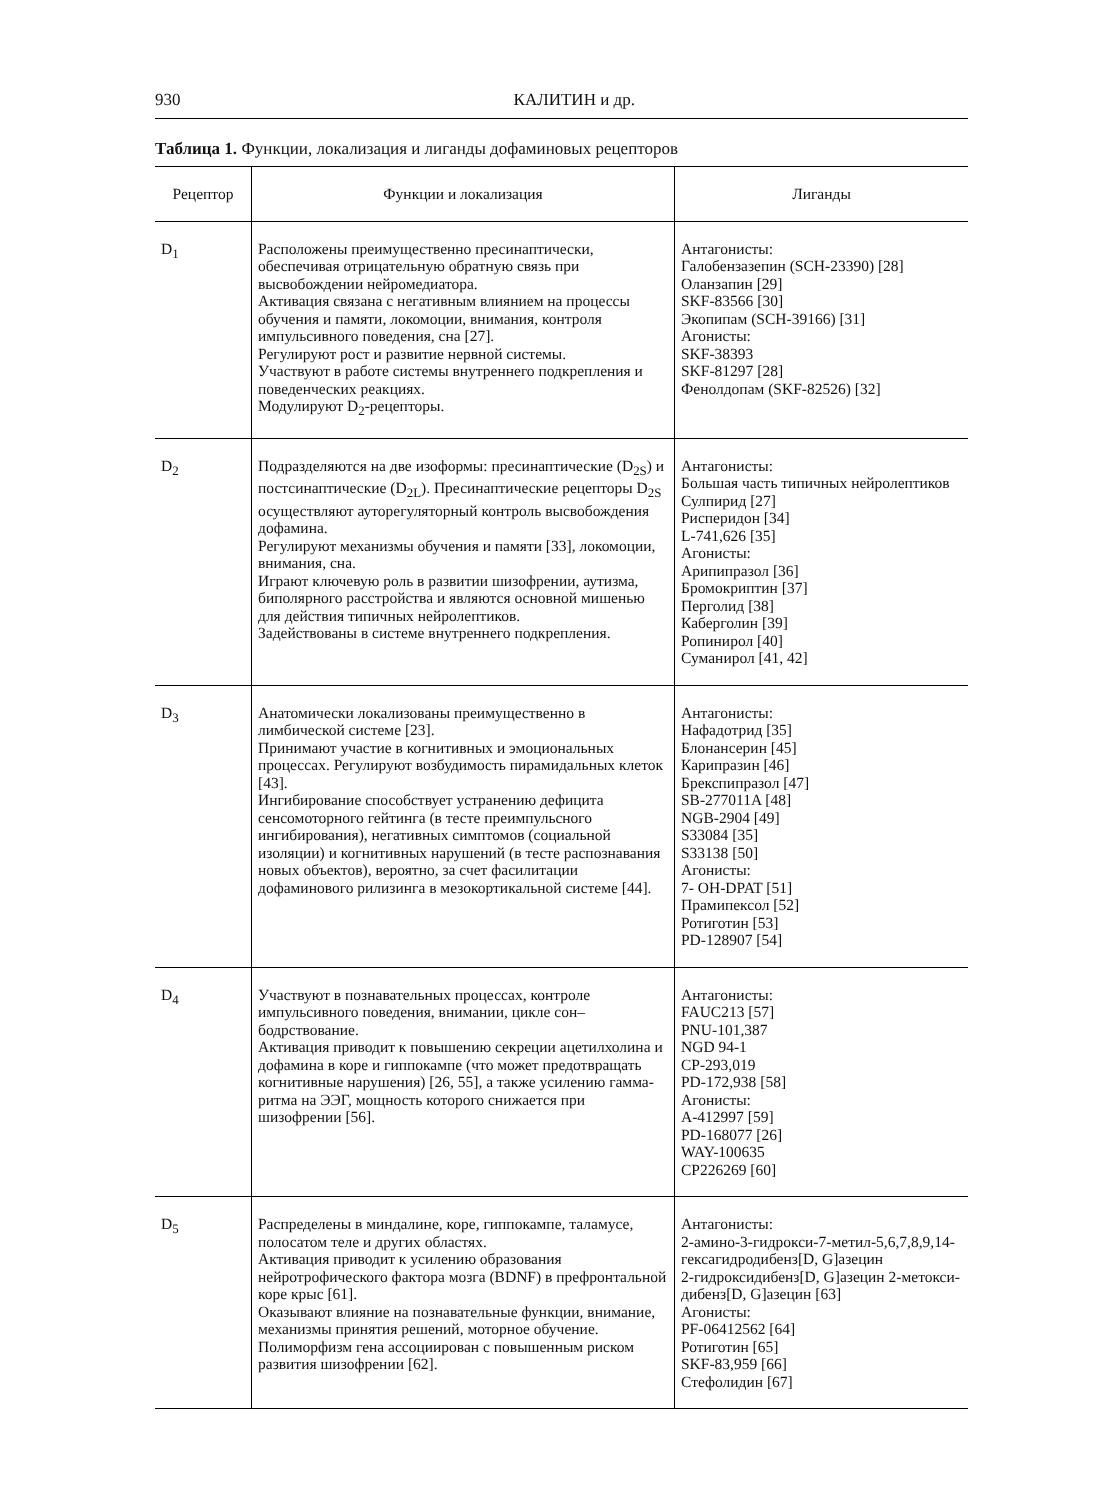930 КАЛИТИН и др.
Таблица 1. Функции, локализация и лиганды дофаминовых рецепторов
| Рецептор | Функции и локализация | Лиганды |
| --- | --- | --- |
| D<sub>1</sub> | Расположены преимущественно пресинаптически, обеспечивая отрицательную обратную связь при высвобождении нейромедиатора. Активация связана с негативным влиянием на процессы обучения и памяти, локомоции, внимания, контроля импульсивного поведения, сна [27]. Регулируют рост и развитие нервной системы. Участвуют в работе системы внутреннего подкрепления и поведенческих реакциях. Модулируют D<sub>2</sub>-рецепторы. | Антагонисты: Галобензазепин (SCH-23390) [28] Оланзапин [29] SKF-83566 [30] Экопипам (SCH-39166) [31] Агонисты: SKF-38393 SKF-81297 [28] Фенолдопам (SKF-82526) [32] |
| D<sub>2</sub> | Подразделяются на две изоформы: пресинаптические (D<sub>2S</sub>) и постсинаптические (D<sub>2L</sub>). Пресинаптические рецепторы D<sub>2S</sub> осуществляют ауторегуляторный контроль высвобождения дофамина. Регулируют механизмы обучения и памяти [33], локомоции, внимания, сна. Играют ключевую роль в развитии шизофрении, аутизма, биполярного расстройства и являются основной мишенью для действия типичных нейролептиков. Задействованы в системе внутреннего подкрепления. | Антагонисты: Большая часть типичных нейролептиков Сулпирид [27] Рисперидон [34] L-741,626 [35] Агонисты: Арипипразол [36] Бромокриптин [37] Перголид [38] Каберголин [39] Ропинирол [40] Суманирол [41, 42] |
| D<sub>3</sub> | Анатомически локализованы преимущественно в лимбической системе [23]. Принимают участие в когнитивных и эмоциональных процессах. Регулируют возбудимость пирамидальных клеток [43]. Ингибирование способствует устранению дефицита сенсомоторного гейтинга (в тесте преимпульсного ингибирования), негативных симптомов (социальной изоляции) и когнитивных нарушений (в тесте распознавания новых объектов), вероятно, за счет фасилитации дофаминового рилизинга в мезокортикальной системе [44]. | Антагонисты: Нафадотрид [35] Блонансерин [45] Карипразин [46] Брекспипразол [47] SB-277011A [48] NGB-2904 [49] S33084 [35] S33138 [50] Агонисты: 7- OH-DPAT [51] Прамипексол [52] Ротиготин [53] PD-128907 [54] |
| D<sub>4</sub> | Участвуют в познавательных процессах, контроле импульсивного поведения, внимании, цикле сон–бодрствование. Активация приводит к повышению секреции ацетилхолина и дофамина в коре и гиппокампе (что может предотвращать когнитивные нарушения) [26, 55], а также усилению гамма-ритма на ЭЭГ, мощность которого снижается при шизофрении [56]. | Антагонисты: FAUC213 [57] PNU-101,387 NGD 94-1 CP-293,019 PD-172,938 [58] Агонисты: A-412997 [59] PD-168077 [26] WAY-100635 CP226269 [60] |
| D<sub>5</sub> | Распределены в миндалине, коре, гиппокампе, таламусе, полосатом теле и других областях. Активация приводит к усилению образования нейротрофического фактора мозга (BDNF) в префронтальной коре крыс [61]. Оказывают влияние на познавательные функции, внимание, механизмы принятия решений, моторное обучение. Полиморфизм гена ассоциирован с повышенным риском развития шизофрении [62]. | Антагонисты: 2-амино-3-гидрокси-7-метил-5,6,7,8,9,14-гексагидродибенз[D, G]азецин 2-гидроксидибенз[D, G]азецин 2-метокси-дибенз[D, G]азецин [63] Агонисты: PF-06412562 [64] Ротиготин [65] SKF-83,959 [66] Стефолидин [67] |